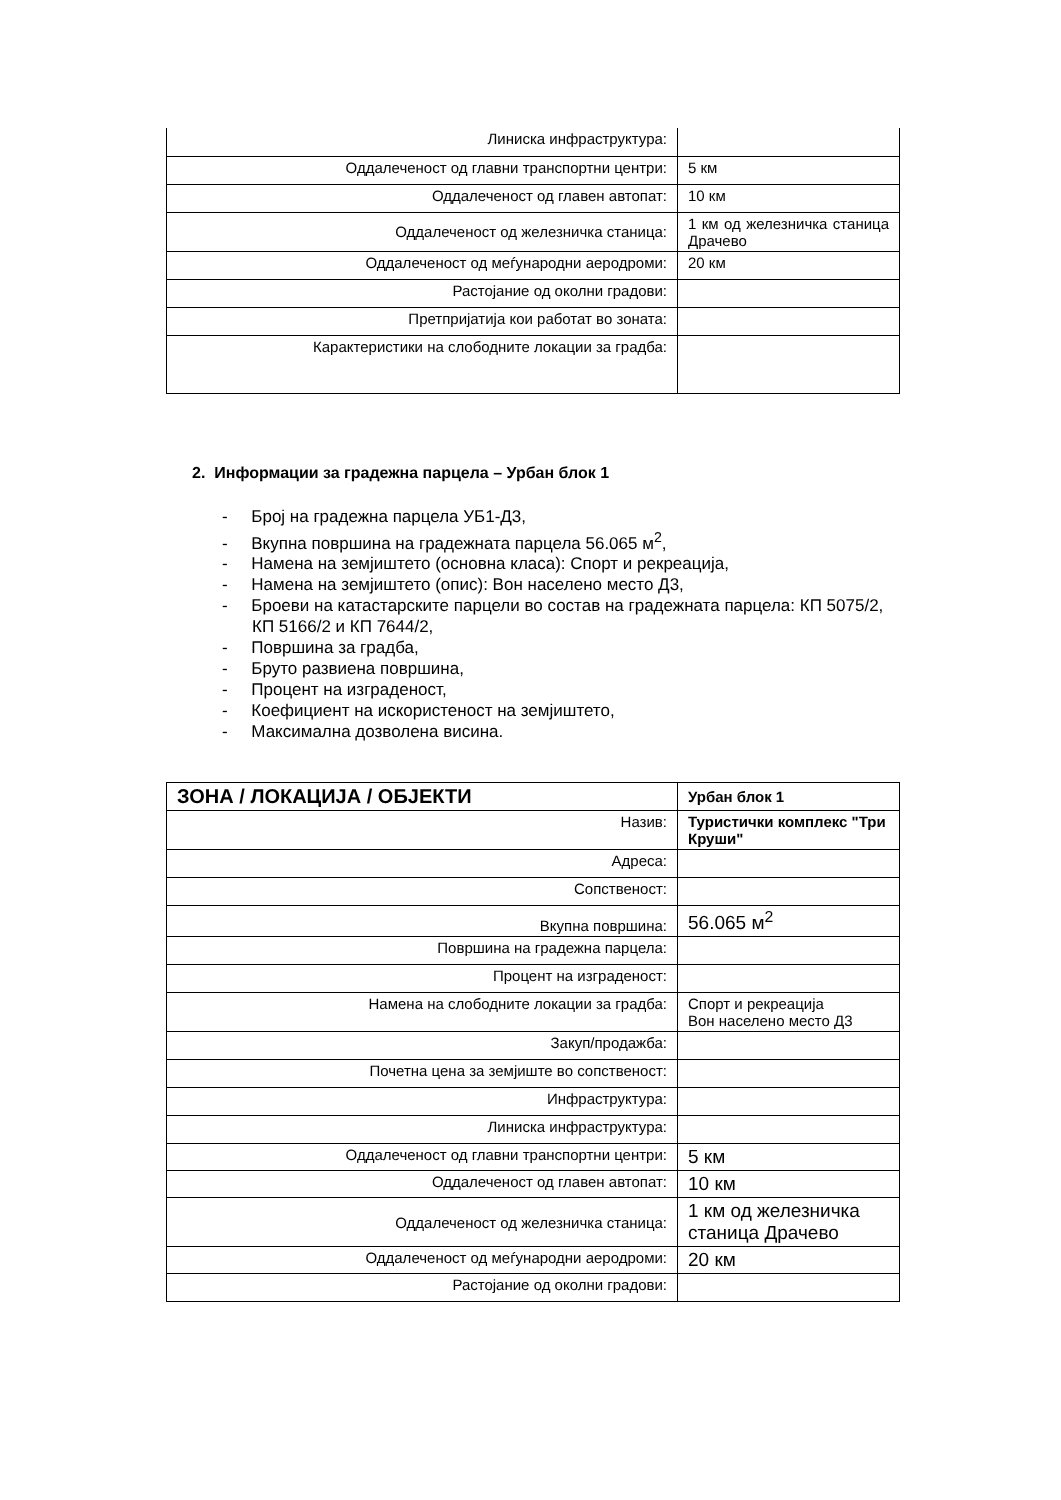| Линиска инфраструктура: | |
| Оддалеченост од главни транспортни центри: | 5 км |
| Оддалеченост од главен автопат: | 10 км |
| Оддалеченост од железничка станица: | 1 км од железничка станица Драчево |
| Оддалеченост од меѓународни аеродроми: | 20 км |
| Растојание од околни градови: | |
| Претпријатија кои работат во зоната: | |
| Карактеристики на слободните локации за градба: | |
2. Информации за градежна парцела – Урбан блок 1
- Број на градежна парцела УБ1-Д3,
- Вкупна површина на градежната парцела 56.065 м<sup>2</sup>,
- Намена на земјиштето (основна класа): Спорт и рекреација,
- Намена на земјиштето (опис): Вон населено место Д3,
- Броеви на катастарските парцели во состав на градежната парцела: КП 5075/2, КП 5166/2 и КП 7644/2,
- Површина за градба,
- Бруто развиена површина,
- Процент на изграденост,
- Коефициент на искористеност на земјиштето,
- Максимална дозволена висина.
| ЗОНА / ЛОКАЦИЈА / ОБЈЕКТИ | Урбан блок 1 |
| --- | --- |
| Назив: | Туристички комплекс "Три Круши" |
| Адреса: | |
| Сопственост: | |
| Вкупна површина: | 56.065 м<sup>2</sup> |
| Површина на градежна парцела: | |
| Процент на изграденост: | |
| Намена на слободните локации за градба: | Спорт и рекреација Вон населено место Д3 |
| Закуп/продажба: | |
| Почетна цена за земјиште во сопственост: | |
| Инфраструктура: | |
| Линиска инфраструктура: | |
| Оддалеченост од главни транспортни центри: | 5 км |
| Оддалеченост од главен автопат: | 10 км |
| Оддалеченост од железничка станица: | 1 км од железничка станица Драчево |
| Оддалеченост од меѓународни аеродроми: | 20 км |
| Растојание од околни градови: | |